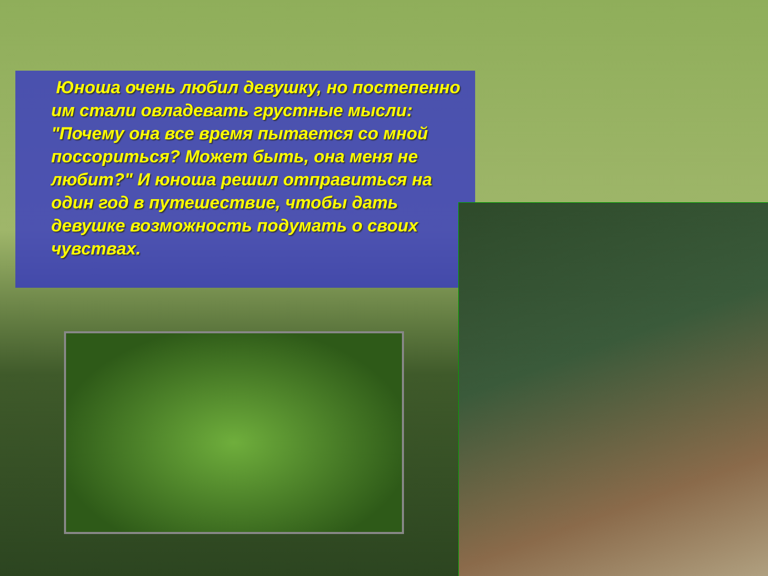Юноша очень любил девушку, но постепенно им стали овладевать грустные мысли: "Почему она все время пытается со мной поссориться? Может быть, она меня не любит?" И юноша решил отправиться на один год в путешествие, чтобы дать девушке возможность подумать о своих чувствах.